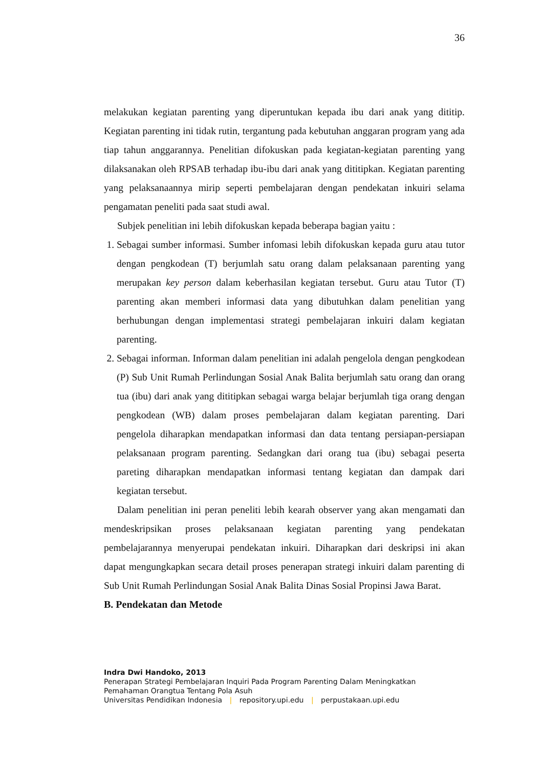36
melakukan kegiatan parenting yang diperuntukan kepada ibu dari anak yang dititip. Kegiatan parenting ini tidak rutin, tergantung pada kebutuhan anggaran program yang ada tiap tahun anggarannya. Penelitian difokuskan pada kegiatan-kegiatan parenting yang dilaksanakan oleh RPSAB terhadap ibu-ibu dari anak yang dititipkan. Kegiatan parenting yang pelaksanaannya mirip seperti pembelajaran dengan pendekatan inkuiri selama pengamatan peneliti pada saat studi awal.
Subjek penelitian ini lebih difokuskan kepada beberapa bagian yaitu :
1. Sebagai sumber informasi. Sumber infomasi lebih difokuskan kepada guru atau tutor dengan pengkodean (T) berjumlah satu orang dalam pelaksanaan parenting yang merupakan key person dalam keberhasilan kegiatan tersebut. Guru atau Tutor (T) parenting akan memberi informasi data yang dibutuhkan dalam penelitian yang berhubungan dengan implementasi strategi pembelajaran inkuiri dalam kegiatan parenting.
2. Sebagai informan. Informan dalam penelitian ini adalah pengelola dengan pengkodean (P) Sub Unit Rumah Perlindungan Sosial Anak Balita berjumlah satu orang dan orang tua (ibu) dari anak yang dititipkan sebagai warga belajar berjumlah tiga orang dengan pengkodean (WB) dalam proses pembelajaran dalam kegiatan parenting. Dari pengelola diharapkan mendapatkan informasi dan data tentang persiapan-persiapan pelaksanaan program parenting. Sedangkan dari orang tua (ibu) sebagai peserta pareting diharapkan mendapatkan informasi tentang kegiatan dan dampak dari kegiatan tersebut.
Dalam penelitian ini peran peneliti lebih kearah observer yang akan mengamati dan mendeskripsikan proses pelaksanaan kegiatan parenting yang pendekatan pembelajarannya menyerupai pendekatan inkuiri. Diharapkan dari deskripsi ini akan dapat mengungkapkan secara detail proses penerapan strategi inkuiri dalam parenting di Sub Unit Rumah Perlindungan Sosial Anak Balita Dinas Sosial Propinsi Jawa Barat.
B. Pendekatan dan Metode
Indra Dwi Handoko, 2013
Penerapan Strategi Pembelajaran Inquiri Pada Program Parenting Dalam Meningkatkan
Pemahaman Orangtua Tentang Pola Asuh
Universitas Pendidikan Indonesia | repository.upi.edu | perpustakaan.upi.edu